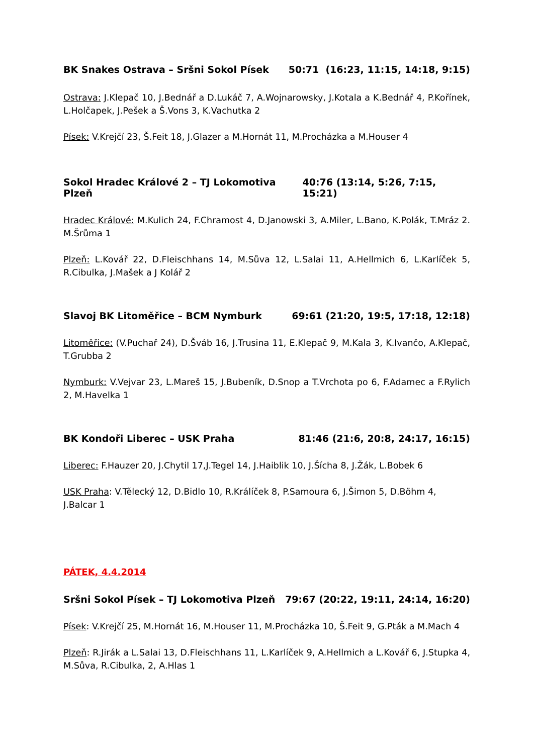BK Snakes Ostrava – Sršni Sokol Písek 50:71 (16:23, 11:15, 14:18, 9:15)
Ostrava: J.Klepač 10, J.Bednář a D.Lukáč 7, A.Wojnarowsky, J.Kotala a K.Bednář 4, P.Kořínek, L.Holčapek, J.Pešek a Š.Vons 3, K.Vachutka 2
Písek: V.Krejčí 23, Š.Feit 18, J.Glazer a M.Hornát 11, M.Procházka a M.Houser 4
Sokol Hradec Králové 2 – TJ Lokomotiva Plzeň 40:76 (13:14, 5:26, 7:15, 15:21)
Hradec Králové: M.Kulich 24, F.Chramost 4, D.Janowski 3, A.Miler, L.Bano, K.Polák, T.Mráz 2. M.Šrůma 1
Plzeň: L.Kovář 22, D.Fleischhans 14, M.Sůva 12, L.Salai 11, A.Hellmich 6, L.Karlíček 5, R.Cibulka, J.Mašek a J Kolář 2
Slavoj BK Litoměřice – BCM Nymburk 69:61 (21:20, 19:5, 17:18, 12:18)
Litoměřice: (V.Puchař 24), D.Šváb 16, J.Trusina 11, E.Klepač 9, M.Kala 3, K.Ivančo, A.Klepač, T.Grubba 2
Nymburk: V.Vejvar 23, L.Mareš 15, J.Bubeník, D.Snop a T.Vrchota po 6, F.Adamec a F.Rylich 2, M.Havelka 1
BK Kondoři Liberec – USK Praha 81:46 (21:6, 20:8, 24:17, 16:15)
Liberec: F.Hauzer 20, J.Chytil 17,J.Tegel 14, J.Haiblik 10, J.Šícha 8, J.Žák, L.Bobek 6
USK Praha: V.Tělecký 12, D.Bidlo 10, R.Králíček 8, P.Samoura 6, J.Šimon 5, D.Böhm 4,
J.Balcar 1
PÁTEK, 4.4.2014
Sršni Sokol Písek – TJ Lokomotiva Plzeň 79:67 (20:22, 19:11, 24:14, 16:20)
Písek: V.Krejčí 25, M.Hornát 16, M.Houser 11, M.Procházka 10, Š.Feit 9, G.Pták a M.Mach 4
Plzeň: R.Jirák a L.Salai 13, D.Fleischhans 11, L.Karlíček 9, A.Hellmich a L.Kovář 6, J.Stupka 4, M.Sůva, R.Cibulka, 2, A.Hlas 1